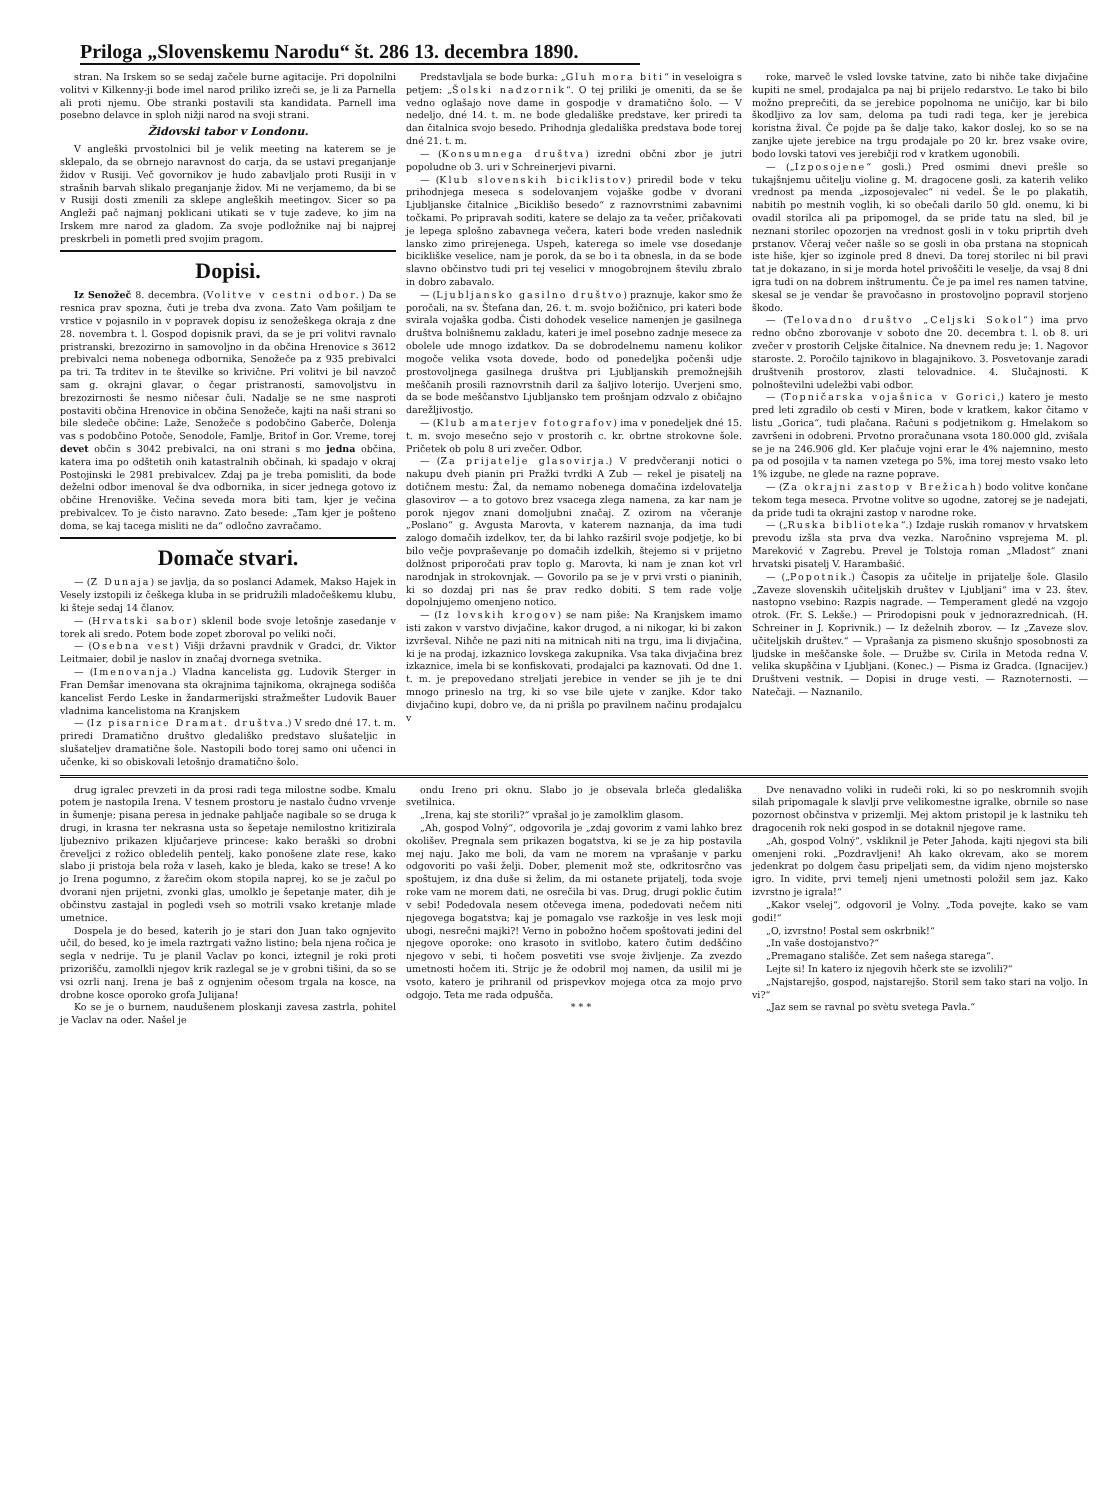Priloga „Slovenskemu Narodu“ št. 286 13. decembra 1890.
stran. Na Irskem so se sedaj začele burne agitacije. Pri dopolnilni volitvi v Kilkenny-ji bode imel narod priliko izreči se, je li za Parnella ali proti njemu. Obe stranki postavili sta kandidata. Parnell ima posebno delavce in sploh nižji narod na svoji strani.
Židovski tabor v Londonu.
V angleški prvostolnici bil je velik meeting na katerem se je sklepalo, da se obrnejo naravnost do carja, da se ustavi preganjanje židov v Rusiji. Več govornikov je hudo zabavljalo proti Rusiji in v strašnih barvah slikalo preganjanje židov. Mi ne verjamemo, da bi se v Rusiji dosti zmenili za sklepe angleških meetingov. Sicer so pa Angleži pač najmanj poklicani utikati se v tuje zadeve, ko jim na Irskem mre narod za gladom. Za svoje podložnike naj bi najprej preskrbeli in pometli pred svojim pragom.
Dopisi.
Iz Senožeč 8. decembra. (Volitve v cestni odbor.) Da se resnica prav spozna, čuti je treba dva zvona. Zato Vam pošiljam te vrstice v pojasnilo in v popravek dopisu iz senožeškega okraja z dne 28. novembra t. l. Gospod dopisnik pravi, da se je pri volitvi ravnalo pristranski, brezozirno in samovoljno in da občina Hrenovice s 3612 prebivalci nema nobenega odbornika, Senožeče pa z 935 prebivalci pa tri. Ta trditev in te številke so krivične. Pri volitvi je bil navzoč sam g. okrajni glavar, o čegar pristranosti, samovoljstvu in brezozirnosti še nesmo ničesar čuli. Nadalje se ne sme nasproti postaviti občina Hrenovice in občina Senožeče, kajti na naši strani so bile sledeče občine: Laže, Senožeče s podobčino Gaberče, Dolenja vas s podobčino Potoče, Senodole, Famlje, Britof in Gor. Vreme, torej devet občin s 3042 prebivalci, na oni strani s mo jedna občina, katera ima po odštetih onih katastralnih občinah, ki spadajo v okraj Postojinski le 2981 prebivalcev. Zdaj pa je treba pomisliti, da bode deželni odbor imenoval še dva odbornika, in sicer jednega gotovo iz občine Hrenoviške. Večina seveda mora biti tam, kjer je večina prebivalcev. To je čisto naravno. Zato besede: „Tam kjer je pošteno doma, se kaj tacega misliti ne da“ odločno zavračamo.
Domače stvari.
— (Z Dunaja) se javlja, da so poslanci Adamek, Makso Hajek in Vesely izstopili iz češkega kluba in se pridružili mladočeškemu klubu, ki šteje sedaj 14 članov.
— (Hrvatski sabor) sklenil bode svoje letošnje zasedanje v torek ali sredo. Potem bode zopet zboroval po veliki noči.
— (Osebna vest) Višji državni pravdnik v Gradci, dr. Viktor Leitmaier, dobil je naslov in značaj dvornega svetnika.
— (Imenovanja.) Vladna kancelista gg. Ludovik Sterger in Fran Demšar imenovana sta okrajnima tajnikoma, okrajnega sodišča kancelist Ferdo Leske in žandarmerijski stražmešter Ludovik Bauer vladnima kancelistoma na Kranjskem
— (Iz pisarnice Dramat. društva.) V sredo dné 17. t. m. priredi Dramatično društvo gledališko predstavo slušateljic in slušateljev dramatične šole. Nastopili bodo torej samo oni učenci in učenke, ki so obiskovali letošnjo dramatično šolo.
Predstavljala se bode burka: „Gluh mora biti“ in veseloigra s petjem: „Šolski nadzornik“. O tej priliki je omeniti, da se še vedno oglašajo nove dame in gospodje v dramatično šolo. — V nedeljo, dné 14. t. m. ne bode gledališke predstave, ker priredi ta dan čitalnica svojo besedo. Prihodnja gledališka predstava bode torej dné 21. t. m.
— (Konsumnega društva) izredni občni zbor je jutri popoludne ob 3. uri v Schreinerjevi pivarni.
— (Klub slovenskih biciklistov) priredil bode v teku prihodnjega meseca s sodelovanjem vojaške godbe v dvorani Ljubljanske čitalnice „Biciklišo besedo“ z raznovrstnimi zabavnimi točkami. Po pripravah soditi, katere se delajo za ta večer, pričakovati je lepega splošno zabavnega večera, kateri bode vreden naslednik lansko zimo prirejenega. Uspeh, katerega so imele vse dosedanje bicikliške veselice, nam je porok, da se bo i ta obnesla, in da se bode slavno občinstvo tudi pri tej veselici v mnogobrojnem številu zbralo in dobro zabavalo.
— (Ljubljansko gasilno društvo) praznuje, kakor smo že poročali, na sv. Štefana dan, 26. t. m. svojo božičnico, pri kateri bode svirala vojaška godba. Čisti dohodek veselice namenjen je gasilnega društva bolnišnemu zakladu, kateri je imel posebno zadnje mesece za obolele ude mnogo izdatkov. Da se dobrodelnemu namenu kolikor mogoče velika vsota dovede, bodo od ponedeljka počenši udje prostovoljnega gasilnega društva pri Ljubljanskih premožnejših meščanih prosili raznovrstnih daril za šaljivo loterijo. Uverjeni smo, da se bode meščanstvo Ljubljansko tem prošnjam odzvalo z običajno darežljivostjo.
— (Klub amaterjev fotografov) ima v ponedeljek dné 15. t. m. svojo mesečno sejo v prostorih c. kr. obrtne strokovne šole. Pričetek ob polu 8 uri zvečer. Odbor.
— (Za prijatelje glasovirja.) V predvčeranji notici o nakupu dveh pianin pri Pražki tvrdki A Zub — rekel je pisatelj na dotičnem mestu: Žal, da nemamo nobenega domačina izdelovatelja glasovirov — a to gotovo brez vsacega zlega namena, za kar nam je porok njegov znani domoljubni značaj. Z ozirom na včeranje „Poslano“ g. Avgusta Marovta, v katerem naznanja, da ima tudi zalogo domačih izdelkov, ter, da bi lahko razširil svoje podjetje, ko bi bilo večje povpraševanje po domačih izdelkih, štejemo si v prijetno dolžnost priporočati prav toplo g. Marovta, ki nam je znan kot vrl narodnjak in strokovnjak. — Govorilo pa se je v prvi vrsti o pianinih, ki so dozdaj pri nas še prav redko dobiti. S tem rade volje dopolnjujemo omenjeno notico.
— (Iz lovskih krogov) se nam piše: Na Kranjskem imamo isti zakon v varstvo divjačine, kakor drugod, a ni nikogar, ki bi zakon izvrševal. Nihče ne pazi niti na mitnicah niti na trgu, ima li divjačina, ki je na prodaj, izkaznico lovskega zakupnika. Vsa taka divjačina brez izkaznice, imela bi se konfiskovati, prodajalci pa kaznovati. Od dne 1. t. m. je prepovedano streljati jerebice in vender se jih je te dni mnogo prineslo na trg, ki so vse bile ujete v zanjke. Kdor tako divjačino kupi, dobro ve, da ni prišla po pravilnem načinu prodajalcu v
roke, marveč le vsled lovske tatvine, zato bi nihče take divjačine kupiti ne smel, prodajalca pa naj bi prijelo redarstvo. Le tako bi bilo možno preprečiti, da se jerebice popolnoma ne uničijo, kar bi bilo škodljivo za lov sam, deloma pa tudi radi tega, ker je jerebica koristna žival. Če pojde pa še dalje tako, kakor doslej, ko so se na zanjke ujete jerebice na trgu prodajale po 20 kr. brez vsake ovire, bodo lovski tatovi ves jerebičji rod v kratkem ugonobili.
— („Izposojene“ gosli.) Pred osmimi dnevi prešle so tukajšnjemu učitelju violine g. M. dragocene gosli, za katerih veliko vrednost pa menda „izposojevalec“ ni vedel. Še le po plakatih, nabitih po mestnih voglih, ki so obečali darilo 50 gld. onemu, ki bi ovadil storilca ali pa pripomogel, da se pride tatu na sled, bil je neznani storilec opozorjen na vrednost gosli in v toku priprtih dveh prstanov. Včeraj večer našle so se gosli in oba prstana na stopnicah iste hiše, kjer so izginole pred 8 dnevi. Da torej storilec ni bil pravi tat je dokazano, in si je morda hotel privoščiti le veselje, da vsaj 8 dni igra tudi on na dobrem inštrumentu. Če je pa imel res namen tatvine, skesal se je vendar še pravočasno in prostovoljno popravil storjeno škodo.
— (Telovadno društvo „Celjski Sokol“) ima prvo redno občno zborovanje v soboto dne 20. decembra t. l. ob 8. uri zvečer v prostorih Celjske čitalnice. Na dnevnem redu je: 1. Nagovor staroste. 2. Poročilo tajnikovo in blagajnikovo. 3. Posvetovanje zaradi društvenih prostorov, zlasti telovadnice. 4. Slučajnosti. K polnoštevilni udeležbi vabi odbor.
— (Topničarska vojašnica v Gorici,) katero je mesto pred leti zgradilo ob cesti v Miren, bode v kratkem, kakor čitamo v listu „Gorica“, tudi plačana. Računi s podjetnikom g. Hmelakom so završeni in odobreni. Prvotno proračunana vsota 180.000 gld, zvišala se je na 246.906 gld. Ker plačuje vojni erar le 4% najemnino, mesto pa od posojila v ta namen vzetega po 5%, ima torej mesto vsako leto 1% izgube, ne glede na razne poprave.
— (Za okrajni zastop v Brežicah) bodo volitve končane tekom tega meseca. Prvotne volitve so ugodne, zatorej se je nadejati, da pride tudi ta okrajni zastop v narodne roke.
— („Ruska biblioteka“.) Izdaje ruskih romanov v hrvatskem prevodu izšla sta prva dva vezka. Naročnino vsprejema M. pl. Mareković v Zagrebu. Prevel je Tolstoja roman „Mladost“ znani hrvatski pisatelj V. Harambašić.
— („Popotnik.) Časopis za učitelje in prijatelje šole. Glasilo „Zaveze slovenskih učiteljskih društev v Ljubljani“ ima v 23. štev. nastopno vsebino: Razpis nagrade. — Temperament gledé na vzgojo otrok. (Fr. S. Lekše.) — Prirodopisni pouk v jednorazrednicah. (H. Schreiner in J. Koprivnik.) — Iz deželnih zborov. — Iz „Zaveze slov. učiteljskih društev.“ — Vprašanja za pismeno skušnjo sposobnosti za ljudske in meščanske šole. — Družbe sv. Cirila in Metoda redna V. velika skupščina v Ljubljani. (Konec.) — Pisma iz Gradca. (Ignacijev.) Društveni vestnik. — Dopisi in druge vesti. — Raznoternosti. — Natečaji. — Naznanilo.
drug igralec prevzeti in da prosi radi tega milostne sodbe. Kmalu potem je nastopila Irena. V tesnem prostoru je nastalo čudno vrvenje in šumenje; pisana peresa in jednake pahljače nagibale so se druga k drugi, in krasna ter nekrasna usta so šepetaje nemilostno kritizirala ljubeznivo prikazen ključarjeve princese: kako beraški so drobni čreveljci z rožico obledelih pentelj, kako ponošene zlate rese, kako slabo ji pristoja bela roža v laseh, kako je bleda, kako se trese! A ko jo Irena pogumno, z žarečim okom stopila naprej, ko se je začul po dvorani njen prijetni, zvonki glas, umolklo je šepetanje mater, dih je občinstvu zastajal in pogledi vseh so motrili vsako kretanje mlade umetnice.
Dospela je do besed, katerih jo je stari don Juan tako ognjevito učil, do besed, ko je imela raztrgati važno listino; bela njena ročica je segla v nedrije. Tu je planil Vaclav po konci, iztegnil je roki proti prizorišču, zamolkli njegov krik razlegal se je v grobni tišini, da so se vsi ozrli nanj. Irena je baš z ognjenim očesom trgala na kosce, na drobne kosce oporoko grofa Julijana!
Ko se je o burnem, naudušenem ploskanji zavesa zastrla, pohitel je Vaclav na oder. Našel je
ondu Ireno pri oknu. Slabo jo je obsevala brleča gledališka svetilnica.
„Irena, kaj ste storili?“ vprašal jo je zamolklim glasom.
„Ah, gospod Volný“, odgovorila je „zdaj govorim z vami lahko brez okolišev. Pregnala sem prikazen bogatstva, ki se je za hip postavila mej naju. Jako me boli, da vam ne morem na vprašanje v parku odgovoriti po vaši želji. Dober, plemenit mož ste, odkritosrčno vas spoštujem, iz dna duše si želim, da mi ostanete prijatelj, toda svoje roke vam ne morem dati, ne osrečila bi vas. Drug, drugi poklic čutim v sebi! Podedovala nesem otčevega imena, podedovati nečem niti njegovega bogatstva; kaj je pomagalo vse razkošje in ves lesk moji ubogi, nesrečni majki?! Verno in pobožno hočem spoštovati jedini del njegove oporoke: ono krasoto in svitlobo, katero čutim dedščino njegovo v sebi, ti hočem posvetiti vse svoje življenje. Za zvezdo umetnosti hočem iti. Strijc je že odobril moj namen, da usilil mi je vsoto, katero je prihranil od prispevkov mojega otca za mojo prvo odgojo. Teta me rada odpušča.
* * *
Dve nenavadno voliki in rudeči roki, ki so po neskromnih svojih silah pripomagale k slavlji prve velikomestne igralke, obrnile so nase pozornost občinstva v prizemlji. Mej aktom pristopil je k lastniku teh dragocenih rok neki gospod in se dotaknil njegove rame.
„Ah, gospod Volný“, vskliknil je Peter Jahoda, kajti njegovi sta bili omenjeni roki. „Pozdravljeni! Ah kako okrevam, ako se morem jedenkrat po dolgem času pripeljati sem, da vidim njeno mojstersko igro. In vidite, prvi temelj njeni umetnosti položil sem jaz. Kako izvrstno je igrala!“
„Kakor vselej“, odgovoril je Volny. „Toda povejte, kako se vam godi!“
„O, izvrstno! Postal sem oskrbnik!“
„In vaše dostojanstvo?“
„Premagano stališče. Zet sem našega starega“.
Lejte si! In katero iz njegovih hčerk ste se izvolili?“
„Najstarejšo, gospod, najstarejšo. Storil sem tako stari na voljo. In vi?“
„Jaz sem se ravnal po svètu svetega Pavla.“